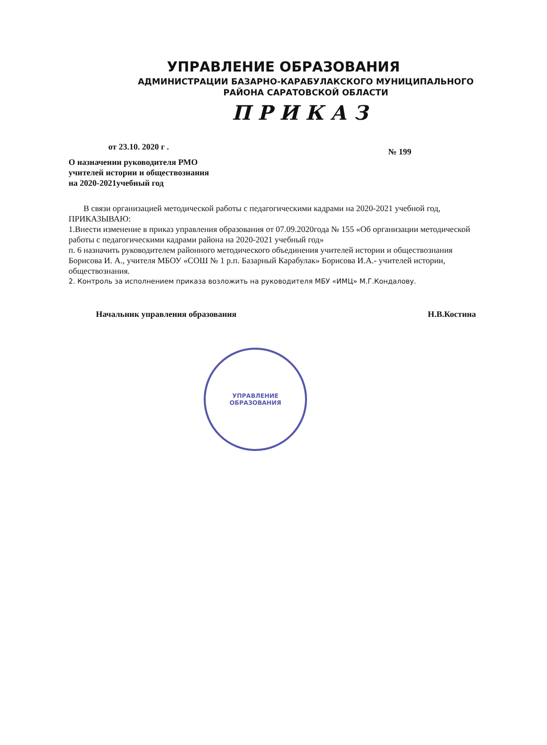УПРАВЛЕНИЕ ОБРАЗОВАНИЯ
АДМИНИСТРАЦИИ БАЗАРНО-КАРАБУЛАКСКОГО МУНИЦИПАЛЬНОГО
РАЙОНА САРАТОВСКОЙ ОБЛАСТИ
ПРИКАЗ
от 23.10. 2020 г . № 199
О назначении руководителя РМО
учителей истории и обществознания
на 2020-2021учебный год
В связи организацией методической работы с педагогическими кадрами на 2020-2021 учебной год,
ПРИКАЗЫВАЮ:
1.Внести изменение в приказ управления образования от 07.09.2020года № 155 «Об организации методической работы с педагогическими кадрами района на 2020-2021 учебный год»
п. 6 назначить руководителем районного методического объединения учителей истории и обществознания Борисова И. А., учителя МБОУ «СОШ № 1 р.п. Базарный Карабулак» Борисова И.А.- учителей истории, обществознания.
2. Контроль за исполнением приказа возложить на руководителя МБУ «ИМЦ» М.Г.Кондалову.
Начальник управления образования Н.В.Костина
УПРАВЛЕНИЕ
ОБРАЗОВАНИЯ